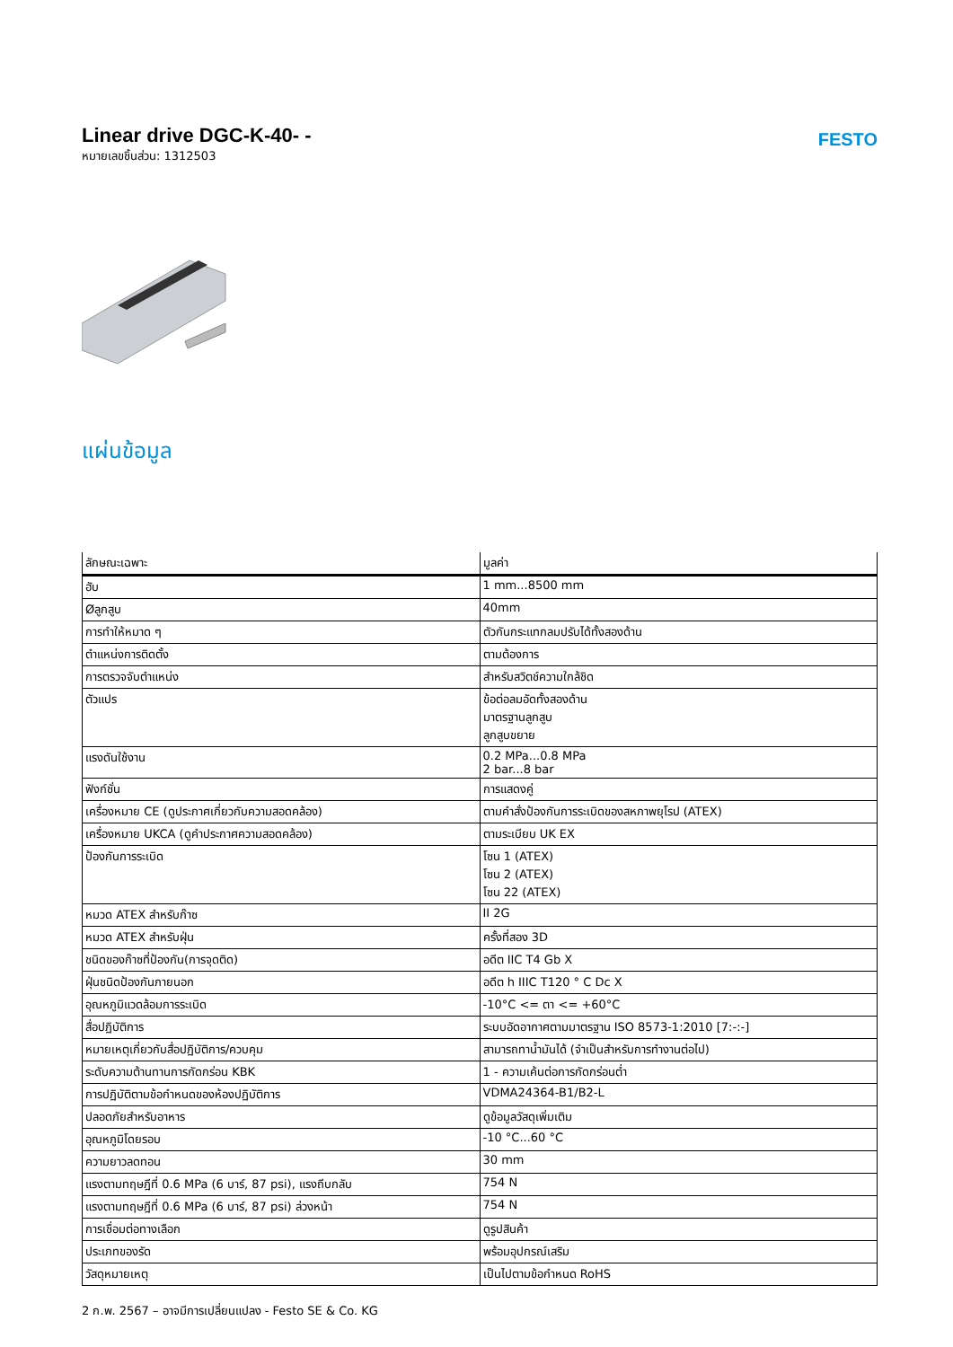Linear drive DGC-K-40- -
หมายเลขชิ้นส่วน: 1312503
FESTO
แผ่นข้อมูล
| ลักษณะเฉพาะ | มูลค่า |
| --- | --- |
| ฮับ | 1 mm...8500 mm |
| Øลูกสูบ | 40mm |
| การทำให้หมาด ๆ | ตัวกันกระแทกลมปรับได้ทั้งสองด้าน |
| ตำแหน่งการติดตั้ง | ตามต้องการ |
| การตรวจจับตำแหน่ง | สำหรับสวิตช์ความใกล้ชิด |
| ตัวแปร | ข้อต่อลมอัดทั้งสองด้าน มาตรฐานลูกสูบ ลูกสูบขยาย |
| แรงดันใช้งาน | 0.2 MPa...0.8 MPa 2 bar...8 bar |
| ฟังก์ชั่น | การแสดงคู่ |
| เครื่องหมาย CE (ดูประกาศเกี่ยวกับความสอดคล้อง) | ตามคำสั่งป้องกันการระเบิดของสหภาพยุโรป (ATEX) |
| เครื่องหมาย UKCA (ดูคำประกาศความสอดคล้อง) | ตามระเบียบ UK EX |
| ป้องกันการระเบิด | โซน 1 (ATEX) โซน 2 (ATEX) โซน 22 (ATEX) |
| หมวด ATEX สำหรับก๊าซ | II 2G |
| หมวด ATEX สำหรับฝุ่น | ครั้งที่สอง 3D |
| ชนิดของก๊าซที่ป้องกัน(การจุดติด) | อดีต IIC T4 Gb X |
| ฝุ่นชนิดป้องกันภายนอก | อดีต h IIIC T120 ° C Dc X |
| อุณหภูมิแวดล้อมการระเบิด | -10°C <= ตา <= +60°C |
| สื่อปฏิบัติการ | ระบบอัดอากาศตามมาตรฐาน ISO 8573-1:2010 [7:-:-] |
| หมายเหตุเกี่ยวกับสื่อปฏิบัติการ/ควบคุม | สามารถทาน้ำมันได้ (จำเป็นสำหรับการทำงานต่อไป) |
| ระดับความต้านทานการกัดกร่อน KBK | 1 - ความเค้นต่อการกัดกร่อนต่ำ |
| การปฏิบัติตามข้อกำหนดของห้องปฏิบัติการ | VDMA24364-B1/B2-L |
| ปลอดภัยสำหรับอาหาร | ดูข้อมูลวัสดุเพิ่มเติม |
| อุณหภูมิโดยรอบ | -10 °C...60 °C |
| ความยาวลดทอน | 30 mm |
| แรงตามทฤษฎีที่ 0.6 MPa (6 บาร์, 87 psi), แรงถีบกลับ | 754 N |
| แรงตามทฤษฎีที่ 0.6 MPa (6 บาร์, 87 psi) ล่วงหน้า | 754 N |
| การเชื่อมต่อทางเลือก | ดูรูปสินค้า |
| ประเภทของรัด | พร้อมอุปกรณ์เสริม |
| วัสดุหมายเหตุ | เป็นไปตามข้อกำหนด RoHS |
2 ก.พ. 2567 – อาจมีการเปลี่ยนแปลง - Festo SE & Co. KG